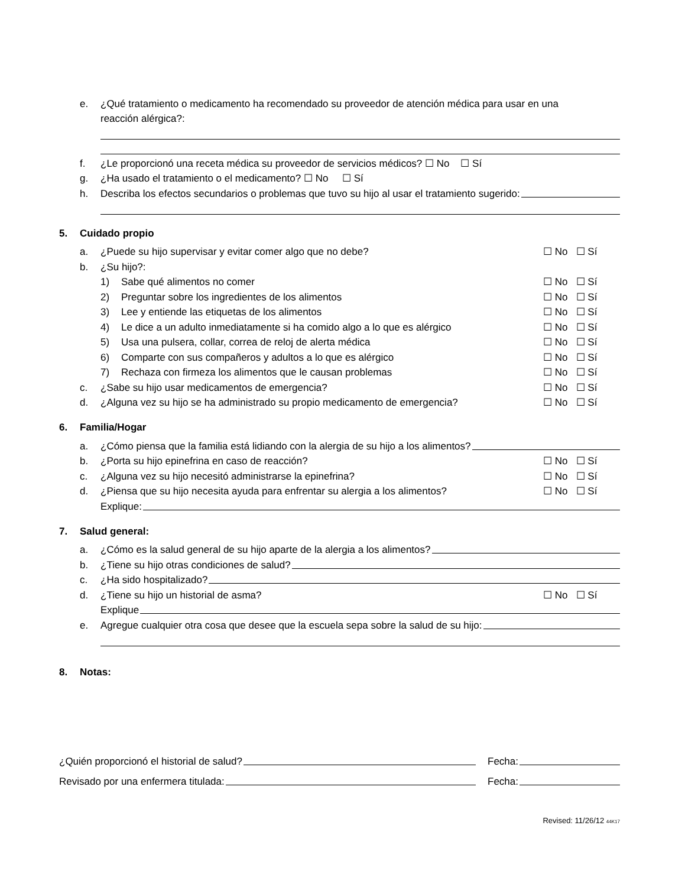e. ¿Qué tratamiento o medicamento ha recomendado su proveedor de atención médica para usar en una
reacción alérgica?:
f. ¿Le proporcionó una receta médica su proveedor de servicios médicos? ☐ No ☐ Sí
g. ¿Ha usado el tratamiento o el medicamento? ☐ No ☐ Sí
h. Describa los efectos secundarios o problemas que tuvo su hijo al usar el tratamiento sugerido:
5. Cuidado propio
a. ¿Puede su hijo supervisar y evitar comer algo que no debe? ☐ No ☐ Sí
b. ¿Su hijo?:
1) Sabe qué alimentos no comer ☐ No ☐ Sí
2) Preguntar sobre los ingredientes de los alimentos ☐ No ☐ Sí
3) Lee y entiende las etiquetas de los alimentos ☐ No ☐ Sí
4) Le dice a un adulto inmediatamente si ha comido algo a lo que es alérgico ☐ No ☐ Sí
5) Usa una pulsera, collar, correa de reloj de alerta médica ☐ No ☐ Sí
6) Comparte con sus compañeros y adultos a lo que es alérgico ☐ No ☐ Sí
7) Rechaza con firmeza los alimentos que le causan problemas ☐ No ☐ Sí
c. ¿Sabe su hijo usar medicamentos de emergencia? ☐ No ☐ Sí
d. ¿Alguna vez su hijo se ha administrado su propio medicamento de emergencia? ☐ No ☐ Sí
6. Familia/Hogar
a. ¿Cómo piensa que la familia está lidiando con la alergia de su hijo a los alimentos?
b. ¿Porta su hijo epinefrina en caso de reacción? ☐ No ☐ Sí
c. ¿Alguna vez su hijo necesitó administrarse la epinefrina? ☐ No ☐ Sí
d. ¿Piensa que su hijo necesita ayuda para enfrentar su alergia a los alimentos? ☐ No ☐ Sí
Explique:
7. Salud general:
a. ¿Cómo es la salud general de su hijo aparte de la alergia a los alimentos?
b. ¿Tiene su hijo otras condiciones de salud?
c. ¿Ha sido hospitalizado?
d. ¿Tiene su hijo un historial de asma? ☐ No ☐ Sí
Explique
e. Agregue cualquier otra cosa que desee que la escuela sepa sobre la salud de su hijo:
8. Notas:
¿Quién proporcionó el historial de salud? Fecha:
Revisado por una enfermera titulada: Fecha:
Revised: 11/26/12 44K17